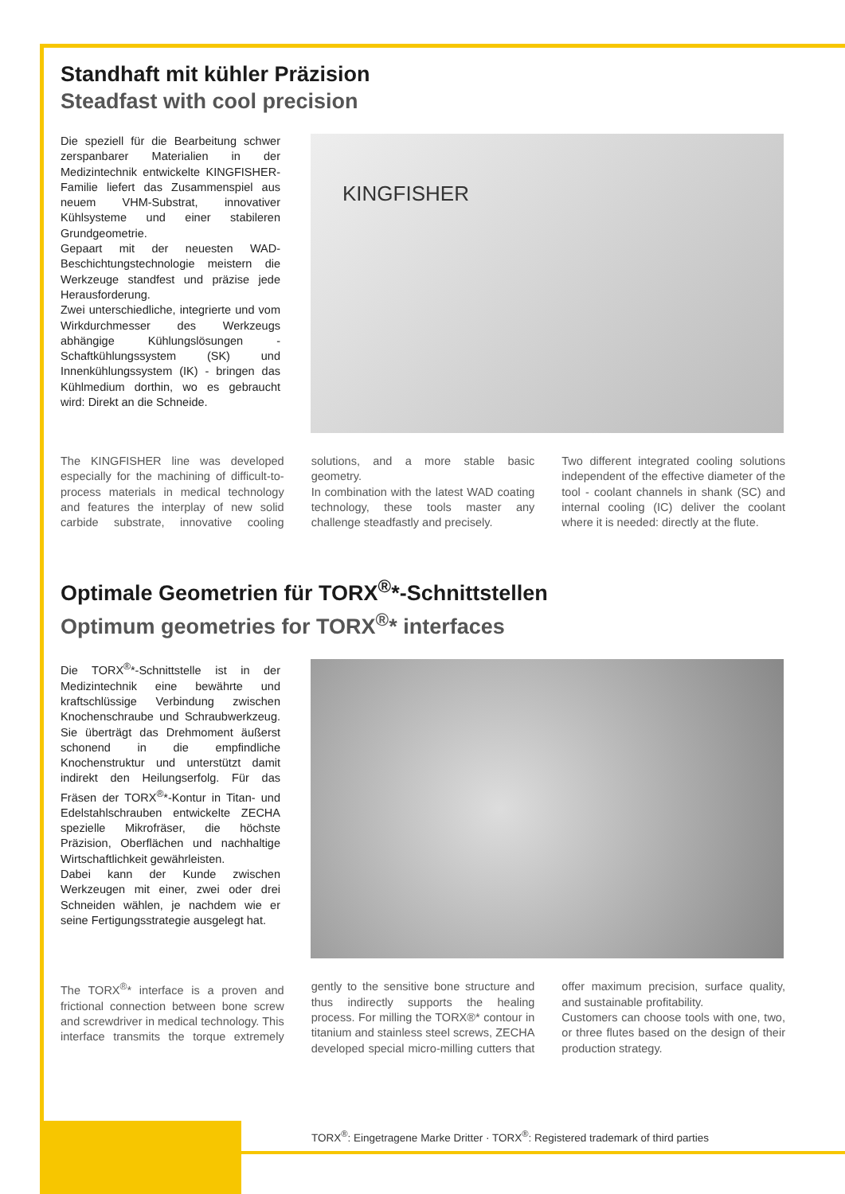Standhaft mit kühler Präzision
Steadfast with cool precision
Die speziell für die Bearbeitung schwer zerspanbarer Materialien in der Medizintechnik entwickelte KINGFISHER-Familie liefert das Zusammenspiel aus neuem VHM-Substrat, innovativer Kühlsysteme und einer stabileren Grundgeometrie.
Gepaart mit der neuesten WAD-Beschichtungstechnologie meistern die Werkzeuge standfest und präzise jede Herausforderung.
Zwei unterschiedliche, integrierte und vom Wirkdurchmesser des Werkzeugs abhängige Kühlungslösungen - Schaftkühlungssystem (SK) und Innenkühlungssystem (IK) - bringen das Kühlmedium dorthin, wo es gebraucht wird: Direkt an die Schneide.
KINGFISHER
The KINGFISHER line was developed especially for the machining of difficult-to-process materials in medical technology and features the interplay of new solid carbide substrate, innovative cooling solutions, and a more stable basic geometry.
In combination with the latest WAD coating technology, these tools master any challenge steadfastly and precisely.
Two different integrated cooling solutions independent of the effective diameter of the tool - coolant channels in shank (SC) and internal cooling (IC) deliver the coolant where it is needed: directly at the flute.
Optimale Geometrien für TORX<sup>®</sup>*-Schnittstellen
Optimum geometries for TORX<sup>®</sup>* interfaces
Die TORX<sup>®</sup>*-Schnittstelle ist in der Medizintechnik eine bewährte und kraftschlüssige Verbindung zwischen Knochenschraube und Schraubwerkzeug. Sie überträgt das Drehmoment äußerst schonend in die empfindliche Knochenstruktur und unterstützt damit indirekt den Heilungserfolg. Für das Fräsen der TORX<sup>®</sup>*-Kontur in Titan- und Edelstahlschrauben entwickelte ZECHA spezielle Mikrofräser, die höchste Präzision, Oberflächen und nachhaltige Wirtschaftlichkeit gewährleisten.
Dabei kann der Kunde zwischen Werkzeugen mit einer, zwei oder drei Schneiden wählen, je nachdem wie er seine Fertigungsstrategie ausgelegt hat.
The TORX<sup>®</sup>* interface is a proven and frictional connection between bone screw and screwdriver in medical technology. This interface transmits the torque extremely gently to the sensitive bone structure and thus indirectly supports the healing process. For milling the TORX®* contour in titanium and stainless steel screws, ZECHA developed special micro-milling cutters that offer maximum precision, surface quality, and sustainable profitability.
Customers can choose tools with one, two, or three flutes based on the design of their production strategy.
TORX<sup>®</sup>: Eingetragene Marke Dritter · TORX<sup>®</sup>: Registered trademark of third parties